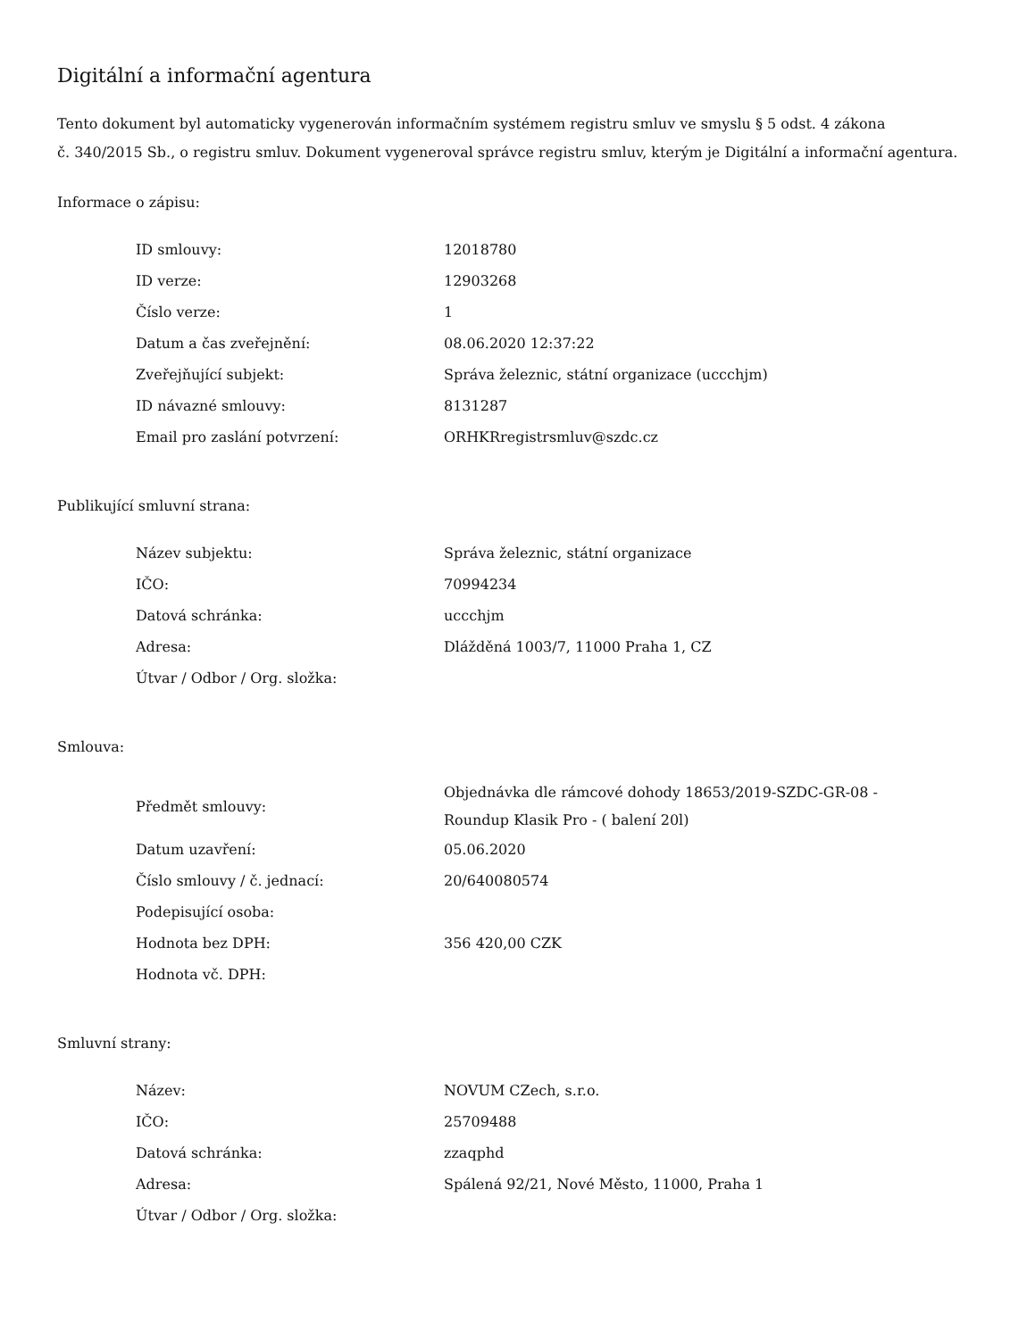Digitální a informační agentura
Tento dokument byl automaticky vygenerován informačním systémem registru smluv ve smyslu § 5 odst. 4 zákona
č. 340/2015 Sb., o registru smluv. Dokument vygeneroval správce registru smluv, kterým je Digitální a informační agentura.
Informace o zápisu:
| ID smlouvy: | 12018780 |
| ID verze: | 12903268 |
| Číslo verze: | 1 |
| Datum a čas zveřejnění: | 08.06.2020 12:37:22 |
| Zveřejňující subjekt: | Správa železnic, státní organizace (uccchjm) |
| ID návazné smlouvy: | 8131287 |
| Email pro zaslání potvrzení: | ORHKRregistrsmluv@szdc.cz |
Publikující smluvní strana:
| Název subjektu: | Správa železnic, státní organizace |
| IČO: | 70994234 |
| Datová schránka: | uccchjm |
| Adresa: | Dlážděná 1003/7, 11000 Praha 1, CZ |
| Útvar / Odbor / Org. složka: | |
Smlouva:
| Předmět smlouvy: | Objednávka dle rámcové dohody 18653/2019-SZDC-GR-08 - Roundup Klasik Pro - ( balení 20l) |
| Datum uzavření: | 05.06.2020 |
| Číslo smlouvy / č. jednací: | 20/640080574 |
| Podepisující osoba: | |
| Hodnota bez DPH: | 356 420,00 CZK |
| Hodnota vč. DPH: | |
Smluvní strany:
| Název: | NOVUM CZech, s.r.o. |
| IČO: | 25709488 |
| Datová schránka: | zzaqphd |
| Adresa: | Spálená 92/21, Nové Město, 11000, Praha 1 |
| Útvar / Odbor / Org. složka: | |